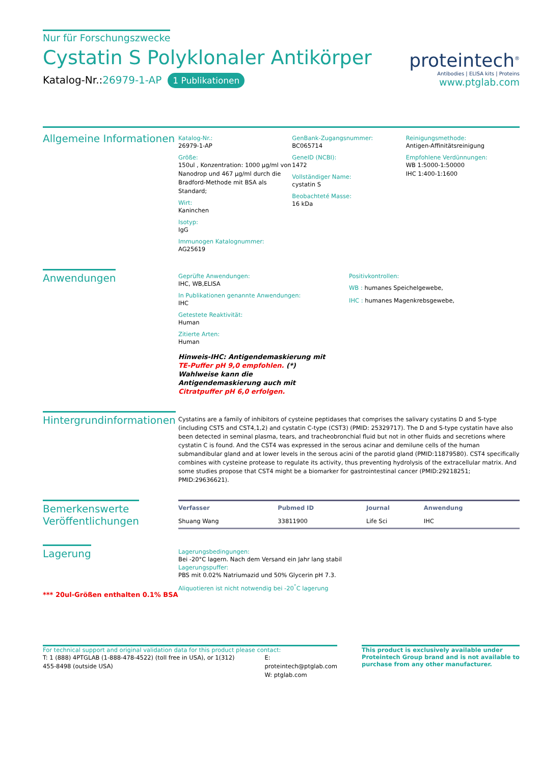Nur für Forschungszwecke
Cystatin S Polyklonaler Antikörper
Katalog-Nr.:26979-1-AP 1 Publikationen
proteintech<sup>®</sup>
Antibodies | ELISA kits | Proteins
www.ptglab.com
Allgemeine Informationen
Katalog-Nr.:
26979-1-AP
Größe:
150ul , Konzentration: 1000 μg/ml von Nanodrop und 467 μg/ml durch die Bradford-Methode mit BSA als Standard;
Wirt:
Kaninchen
Isotyp:
IgG
Immunogen Katalognummer:
AG25619
GenBank-Zugangsnummer:
BC065714
GeneID (NCBI):
1472
Vollständiger Name:
cystatin S
Beobachteté Masse:
16 kDa
Reinigungsmethode:
Antigen-Affinitätsreinigung
Empfohlene Verdünnungen:
WB 1:5000-1:50000
IHC 1:400-1:1600
Anwendungen
Geprüfte Anwendungen:
IHC, WB,ELISA
In Publikationen genannte Anwendungen:
IHC
Getestete Reaktivität:
Human
Zitierte Arten:
Human
Hinweis-IHC: Antigendemaskierung mit TE-Puffer pH 9,0 empfohlen. (*) Wahlweise kann die Antigendemaskierung auch mit Citratpuffer pH 6,0 erfolgen.
Positivkontrollen:
WB : humanes Speichelgewebe,
IHC : humanes Magenkrebsgewebe,
Hintergrundinformationen
Cystatins are a family of inhibitors of cysteine peptidases that comprises the salivary cystatins D and S-type (including CST5 and CST4,1,2) and cystatin C-type (CST3) (PMID: 25329717). The D and S-type cystatin have also been detected in seminal plasma, tears, and tracheobronchial fluid but not in other fluids and secretions where cystatin C is found. And the CST4 was expressed in the serous acinar and demilune cells of the human submandibular gland and at lower levels in the serous acini of the parotid gland (PMID:11879580). CST4 specifically combines with cysteine protease to regulate its activity, thus preventing hydrolysis of the extracellular matrix. And some studies propose that CST4 might be a biomarker for gastrointestinal cancer (PMID:29218251; PMID:29636621).
Bemerkenswerte
Veröffentlichungen
| Verfasser | Pubmed ID | Journal | Anwendung |
| --- | --- | --- | --- |
| Shuang Wang | 33811900 | Life Sci | IHC |
Lagerung
*** 20ul-Größen enthalten 0.1% BSA
Lagerungsbedingungen:
Bei -20°C lagern. Nach dem Versand ein Jahr lang stabil
Lagerungspuffer:
PBS mit 0.02% Natriumazid und 50% Glycerin pH 7.3.
Aliquotieren ist nicht notwendig bei -20<sup>°</sup>C lagerung
For technical support and original validation data for this product please contact:
T: 1 (888) 4PTGLAB (1-888-478-4522) (toll free in USA), or 1(312) 455-8498 (outside USA)
E: proteintech@ptglab.com
W: ptglab.com
This product is exclusively available under Proteintech Group brand and is not available to purchase from any other manufacturer.